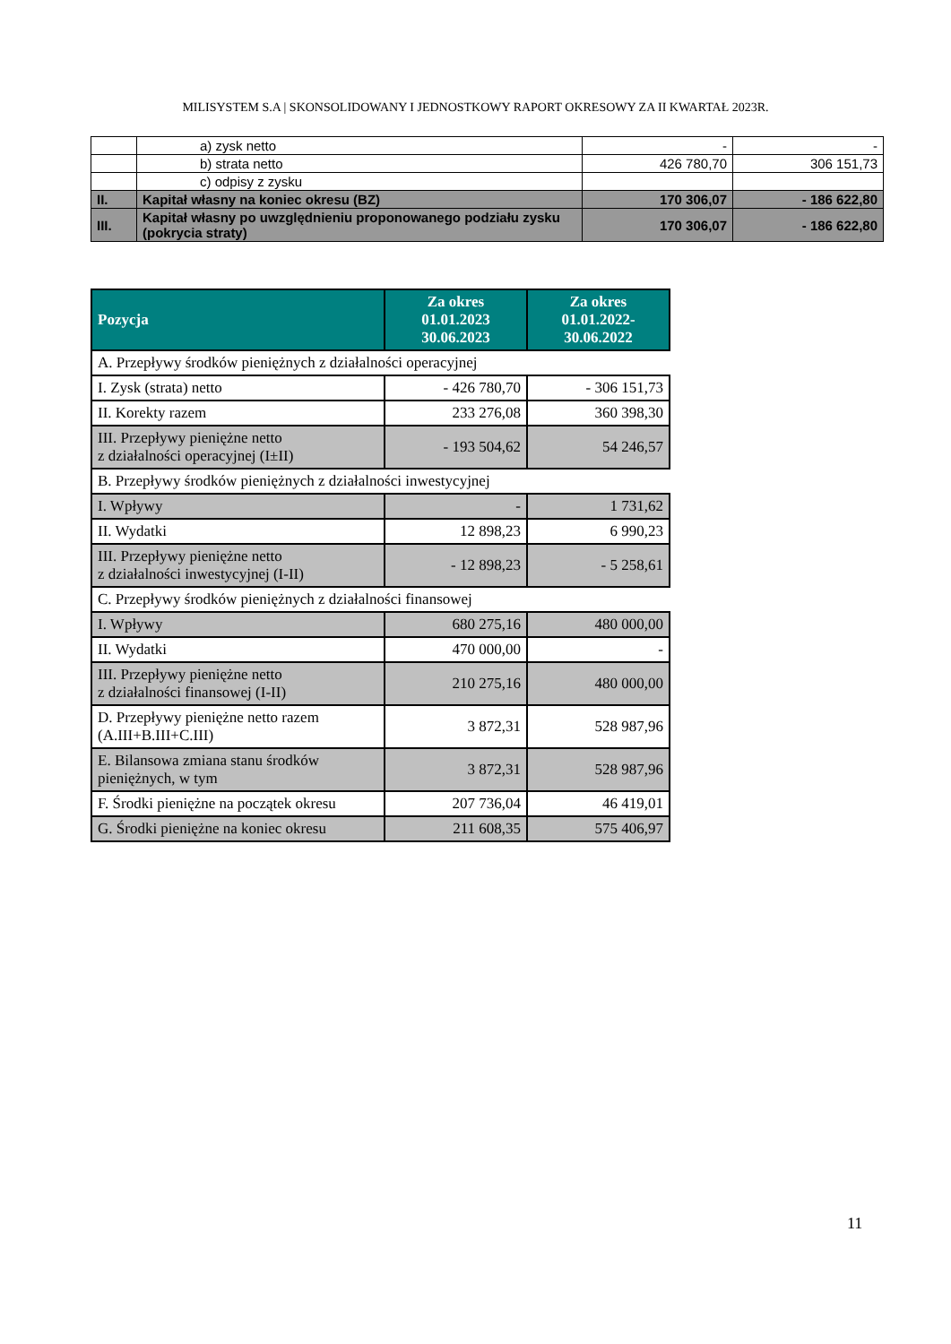MILISYSTEM S.A | SKONSOLIDOWANY I JEDNOSTKOWY RAPORT OKRESOWY ZA II KWARTAŁ 2023R.
| | a) zysk netto | - | - |
| | b) strata netto | 426 780,70 | 306 151,73 |
| | c) odpisy z zysku | | |
| II. | Kapitał własny na koniec okresu (BZ) | 170 306,07 | - 186 622,80 |
| III. | Kapitał własny po uwzględnieniu proponowanego podziału zysku (pokrycia straty) | 170 306,07 | - 186 622,80 |
| Pozycja | Za okres 01.01.2023 30.06.2023 | Za okres 01.01.2022- 30.06.2022 |
| --- | --- | --- |
| A. Przepływy środków pieniężnych z działalności operacyjnej | | |
| I. Zysk (strata) netto | - 426 780,70 | - 306 151,73 |
| II. Korekty razem | 233 276,08 | 360 398,30 |
| III. Przepływy pieniężne netto z działalności operacyjnej (I±II) | - 193 504,62 | 54 246,57 |
| B. Przepływy środków pieniężnych z działalności inwestycyjnej | | |
| I. Wpływy | - | 1 731,62 |
| II. Wydatki | 12 898,23 | 6 990,23 |
| III. Przepływy pieniężne netto z działalności inwestycyjnej (I-II) | - 12 898,23 | - 5 258,61 |
| C. Przepływy środków pieniężnych z działalności finansowej | | |
| I. Wpływy | 680 275,16 | 480 000,00 |
| II. Wydatki | 470 000,00 | - |
| III. Przepływy pieniężne netto z działalności finansowej (I-II) | 210 275,16 | 480 000,00 |
| D. Przepływy pieniężne netto razem (A.III+B.III+C.III) | 3 872,31 | 528 987,96 |
| E. Bilansowa zmiana stanu środków pieniężnych, w tym | 3 872,31 | 528 987,96 |
| F. Środki pieniężne na początek okresu | 207 736,04 | 46 419,01 |
| G. Środki pieniężne na koniec okresu | 211 608,35 | 575 406,97 |
11